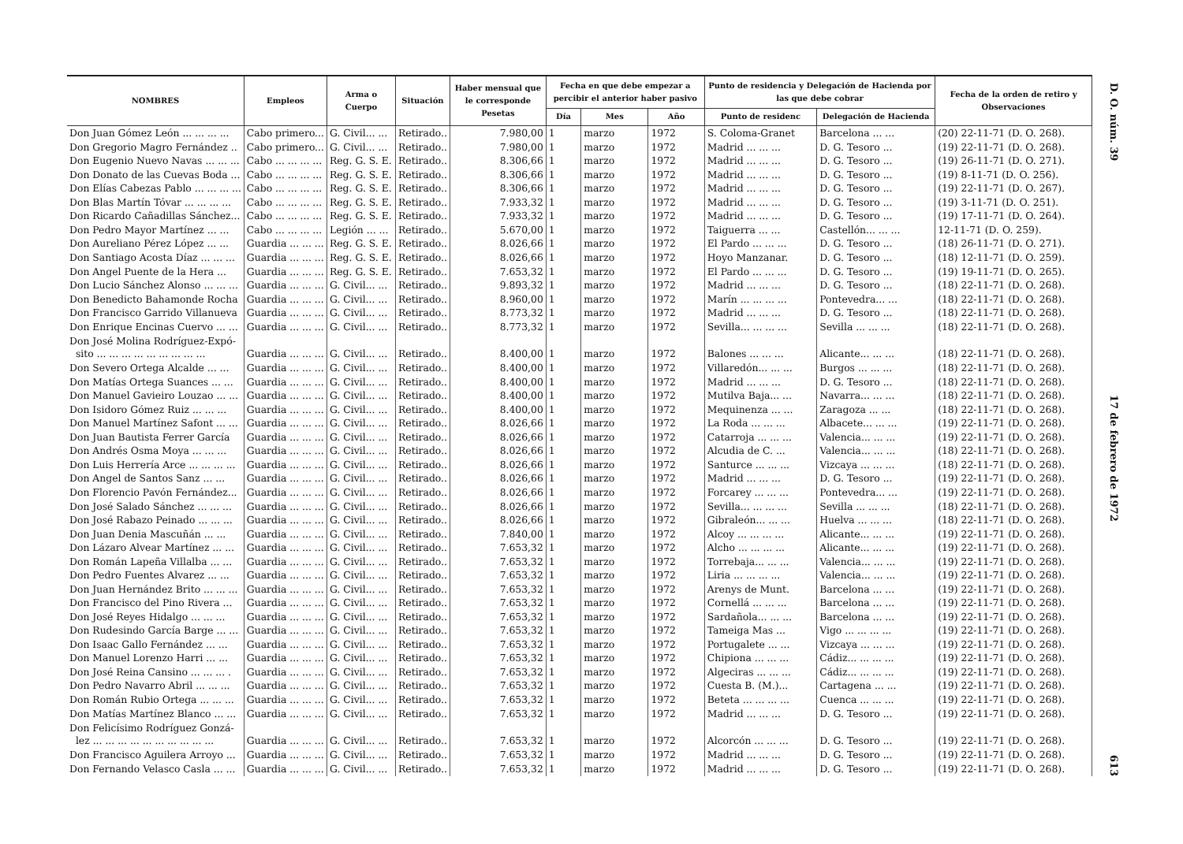| NOMBRES | Empleos | Arma o Cuerpo | Situación | Haber mensual que le corresponde Pesetas | Fecha en que debe empezar a percibir el anterior haber pasivo | | | Punto de residencia y Delegación de Hacienda por las que debe cobrar | | Fecha de la orden de retiro y Observaciones |
| --- | --- | --- | --- | --- | --- | --- | --- | --- | --- | --- |
| | | | | | Día | Mes | Año | Punto de residenc | Delegación de Hacienda | |
| Don Juan Gómez León ... ... ... ... | Cabo primero... | G. Civil... ... | Retirado.. | 7.980,00 | 1 | marzo | 1972 | S. Coloma-Granet | Barcelona ... ... | (20) 22-11-71 (D. O. 268). |
| Don Gregorio Magro Fernández .. | Cabo primero... | G. Civil... ... | Retirado.. | 7.980,00 | 1 | marzo | 1972 | Madrid ... ... ... | D. G. Tesoro ... | (19) 22-11-71 (D. O. 268). |
| Don Eugenio Nuevo Navas ... ... ... | Cabo ... ... ... ... | Reg. G. S. E. | Retirado.. | 8.306,66 | 1 | marzo | 1972 | Madrid ... ... ... | D. G. Tesoro ... | (19) 26-11-71 (D. O. 271). |
| Don Donato de las Cuevas Boda ... | Cabo ... ... ... ... | Reg. G. S. E. | Retirado.. | 8.306,66 | 1 | marzo | 1972 | Madrid ... ... ... | D. G. Tesoro ... | (19) 8-11-71 (D. O. 256). |
| Don Elías Cabezas Pablo ... ... ... ... | Cabo ... ... ... ... | Reg. G. S. E. | Retirado.. | 8.306,66 | 1 | marzo | 1972 | Madrid ... ... ... | D. G. Tesoro ... | (19) 22-11-71 (D. O. 267). |
| Don Blas Martín Tóvar ... ... ... ... | Cabo ... ... ... ... | Reg. G. S. E. | Retirado.. | 7.933,32 | 1 | marzo | 1972 | Madrid ... ... ... | D. G. Tesoro ... | (19) 3-11-71 (D. O. 251). |
| Don Ricardo Cañadillas Sánchez... | Cabo ... ... ... ... | Reg. G. S. E. | Retirado.. | 7.933,32 | 1 | marzo | 1972 | Madrid ... ... ... | D. G. Tesoro ... | (19) 17-11-71 (D. O. 264). |
| Don Pedro Mayor Martínez ... ... | Cabo ... ... ... ... | Legión ... ... | Retirado.. | 5.670,00 | 1 | marzo | 1972 | Taiguerra ... ... | Castellón... ... ... | 12-11-71 (D. O. 259). |
| Don Aureliano Pérez López ... ... | Guardia ... ... ... | Reg. G. S. E. | Retirado.. | 8.026,66 | 1 | marzo | 1972 | El Pardo ... ... ... | D. G. Tesoro ... | (18) 26-11-71 (D. O. 271). |
| Don Santiago Acosta Díaz ... ... ... | Guardia ... ... ... | Reg. G. S. E. | Retirado.. | 8.026,66 | 1 | marzo | 1972 | Hoyo Manzanar. | D. G. Tesoro ... | (18) 12-11-71 (D. O. 259). |
| Don Angel Puente de la Hera ... | Guardia ... ... ... | Reg. G. S. E. | Retirado.. | 7.653,32 | 1 | marzo | 1972 | El Pardo ... ... ... | D. G. Tesoro ... | (19) 19-11-71 (D. O. 265). |
| Don Lucio Sánchez Alonso ... ... ... | Guardia ... ... ... | G. Civil... ... | Retirado.. | 9.893,32 | 1 | marzo | 1972 | Madrid ... ... ... | D. G. Tesoro ... | (18) 22-11-71 (D. O. 268). |
| Don Benedicto Bahamonde Rocha | Guardia ... ... ... | G. Civil... ... | Retirado.. | 8.960,00 | 1 | marzo | 1972 | Marín ... ... ... ... | Pontevedra... ... | (18) 22-11-71 (D. O. 268). |
| Don Francisco Garrido Villanueva | Guardia ... ... ... | G. Civil... ... | Retirado.. | 8.773,32 | 1 | marzo | 1972 | Madrid ... ... ... | D. G. Tesoro ... | (18) 22-11-71 (D. O. 268). |
| Don Enrique Encinas Cuervo ... ... | Guardia ... ... ... | G. Civil... ... | Retirado.. | 8.773,32 | 1 | marzo | 1972 | Sevilla... ... ... ... | Sevilla ... ... ... | (18) 22-11-71 (D. O. 268). |
| Don José Molina Rodríguez-Expó- sito ... ... ... ... ... ... ... ... ... | Guardia ... ... ... | G. Civil... ... | Retirado.. | 8.400,00 | 1 | marzo | 1972 | Balones ... ... ... | Alicante... ... ... | (18) 22-11-71 (D. O. 268). |
| Don Severo Ortega Alcalde ... ... | Guardia ... ... ... | G. Civil... ... | Retirado.. | 8.400,00 | 1 | marzo | 1972 | Villaredón... ... ... | Burgos ... ... ... | (18) 22-11-71 (D. O. 268). |
| Don Matías Ortega Suances ... ... | Guardia ... ... ... | G. Civil... ... | Retirado.. | 8.400,00 | 1 | marzo | 1972 | Madrid ... ... ... | D. G. Tesoro ... | (18) 22-11-71 (D. O. 268). |
| Don Manuel Gavieiro Louzao ... ... | Guardia ... ... ... | G. Civil... ... | Retirado.. | 8.400,00 | 1 | marzo | 1972 | Mutilva Baja... ... | Navarra... ... ... | (18) 22-11-71 (D. O. 268). |
| Don Isidoro Gómez Ruiz ... ... ... | Guardia ... ... ... | G. Civil... ... | Retirado.. | 8.400,00 | 1 | marzo | 1972 | Mequinenza ... ... | Zaragoza ... ... | (18) 22-11-71 (D. O. 268). |
| Don Manuel Martínez Safont ... ... | Guardia ... ... ... | G. Civil... ... | Retirado.. | 8.026,66 | 1 | marzo | 1972 | La Roda ... ... ... | Albacete... ... ... | (19) 22-11-71 (D. O. 268). |
| Don Juan Bautista Ferrer García | Guardia ... ... ... | G. Civil... ... | Retirado.. | 8.026,66 | 1 | marzo | 1972 | Catarroja ... ... ... | Valencia... ... ... | (19) 22-11-71 (D. O. 268). |
| Don Andrés Osma Moya ... ... ... | Guardia ... ... ... | G. Civil... ... | Retirado.. | 8.026,66 | 1 | marzo | 1972 | Alcudia de C. ... | Valencia... ... ... | (18) 22-11-71 (D. O. 268). |
| Don Luis Herrería Arce ... ... ... ... | Guardia ... ... ... | G. Civil... ... | Retirado.. | 8.026,66 | 1 | marzo | 1972 | Santurce ... ... ... | Vizcaya ... ... ... | (18) 22-11-71 (D. O. 268). |
| Don Angel de Santos Sanz ... ... | Guardia ... ... ... | G. Civil... ... | Retirado.. | 8.026,66 | 1 | marzo | 1972 | Madrid ... ... ... | D. G. Tesoro ... | (19) 22-11-71 (D. O. 268). |
| Don Florencio Pavón Fernández... | Guardia ... ... ... | G. Civil... ... | Retirado.. | 8.026,66 | 1 | marzo | 1972 | Forcarey ... ... ... | Pontevedra... ... | (19) 22-11-71 (D. O. 268). |
| Don José Salado Sánchez ... ... ... | Guardia ... ... ... | G. Civil... ... | Retirado.. | 8.026,66 | 1 | marzo | 1972 | Sevilla... ... ... ... | Sevilla ... ... ... | (18) 22-11-71 (D. O. 268). |
| Don José Rabazo Peinado ... ... ... | Guardia ... ... ... | G. Civil... ... | Retirado.. | 8.026,66 | 1 | marzo | 1972 | Gibraleón... ... ... | Huelva ... ... ... | (18) 22-11-71 (D. O. 268). |
| Don Juan Denia Mascuñán ... ... | Guardia ... ... ... | G. Civil... ... | Retirado.. | 7.840,00 | 1 | marzo | 1972 | Alcoy ... ... ... ... | Alicante... ... ... | (19) 22-11-71 (D. O. 268). |
| Don Lázaro Alvear Martínez ... ... | Guardia ... ... ... | G. Civil... ... | Retirado.. | 7.653,32 | 1 | marzo | 1972 | Alcho ... ... ... ... | Alicante... ... ... | (19) 22-11-71 (D. O. 268). |
| Don Román Lapeña Villalba ... ... | Guardia ... ... ... | G. Civil... ... | Retirado.. | 7.653,32 | 1 | marzo | 1972 | Torrebaja... ... ... | Valencia... ... ... | (19) 22-11-71 (D. O. 268). |
| Don Pedro Fuentes Alvarez ... ... | Guardia ... ... ... | G. Civil... ... | Retirado.. | 7.653,32 | 1 | marzo | 1972 | Liria ... ... ... ... | Valencia... ... ... | (19) 22-11-71 (D. O. 268). |
| Don Juan Hernández Brito ... ... ... | Guardia ... ... ... | G. Civil... ... | Retirado.. | 7.653,32 | 1 | marzo | 1972 | Arenys de Munt. | Barcelona ... ... | (19) 22-11-71 (D. O. 268). |
| Don Francisco del Pino Rivera ... | Guardia ... ... ... | G. Civil... ... | Retirado.. | 7.653,32 | 1 | marzo | 1972 | Cornellá ... ... ... | Barcelona ... ... | (19) 22-11-71 (D. O. 268). |
| Don José Reyes Hidalgo ... ... ... | Guardia ... ... ... | G. Civil... ... | Retirado.. | 7.653,32 | 1 | marzo | 1972 | Sardañola... ... ... | Barcelona ... ... | (19) 22-11-71 (D. O. 268). |
| Don Rudesindo García Barge ... ... | Guardia ... ... ... | G. Civil... ... | Retirado.. | 7.653,32 | 1 | marzo | 1972 | Tameiga Mas ... | Vigo ... ... ... ... | (19) 22-11-71 (D. O. 268). |
| Don Isaac Gallo Fernández ... ... | Guardia ... ... ... | G. Civil... ... | Retirado.. | 7.653,32 | 1 | marzo | 1972 | Portugalete ... ... | Vizcaya ... ... ... | (19) 22-11-71 (D. O. 268). |
| Don Manuel Lorenzo Harri ... ... | Guardia ... ... ... | G. Civil... ... | Retirado.. | 7.653,32 | 1 | marzo | 1972 | Chipiona ... ... ... | Cádiz... ... ... ... | (19) 22-11-71 (D. O. 268). |
| Don José Reina Cansino ... ... ... . | Guardia ... ... ... | G. Civil... ... | Retirado.. | 7.653,32 | 1 | marzo | 1972 | Algeciras ... ... ... | Cádiz... ... ... ... | (19) 22-11-71 (D. O. 268). |
| Don Pedro Navarro Abril ... ... ... | Guardia ... ... ... | G. Civil... ... | Retirado.. | 7.653,32 | 1 | marzo | 1972 | Cuesta B. (M.)... | Cartagena ... ... | (19) 22-11-71 (D. O. 268). |
| Don Román Rubio Ortega ... ... ... | Guardia ... ... ... | G. Civil... ... | Retirado.. | 7.653,32 | 1 | marzo | 1972 | Beteta ... ... ... ... | Cuenca ... ... ... | (19) 22-11-71 (D. O. 268). |
| Don Matías Martínez Blanco ... ... | Guardia ... ... ... | G. Civil... ... | Retirado.. | 7.653,32 | 1 | marzo | 1972 | Madrid ... ... ... | D. G. Tesoro ... | (19) 22-11-71 (D. O. 268). |
| Don Felicísimo Rodríguez Gonzá- lez ... ... ... ... ... ... ... ... ... ... | Guardia ... ... ... | G. Civil... ... | Retirado.. | 7.653,32 | 1 | marzo | 1972 | Alcorcón ... ... ... | D. G. Tesoro ... | (19) 22-11-71 (D. O. 268). |
| Don Francisco Aguilera Arroyo ... | Guardia ... ... ... | G. Civil... ... | Retirado.. | 7.653,32 | 1 | marzo | 1972 | Madrid ... ... ... | D. G. Tesoro ... | (19) 22-11-71 (D. O. 268). |
| Don Fernando Velasco Casla ... ... | Guardia ... ... ... | G. Civil... ... | Retirado.. | 7.653,32 | 1 | marzo | 1972 | Madrid ... ... ... | D. G. Tesoro ... | (19) 22-11-71 (D. O. 268). |
D. O. núm. 39 17 de febrero de 1972 613